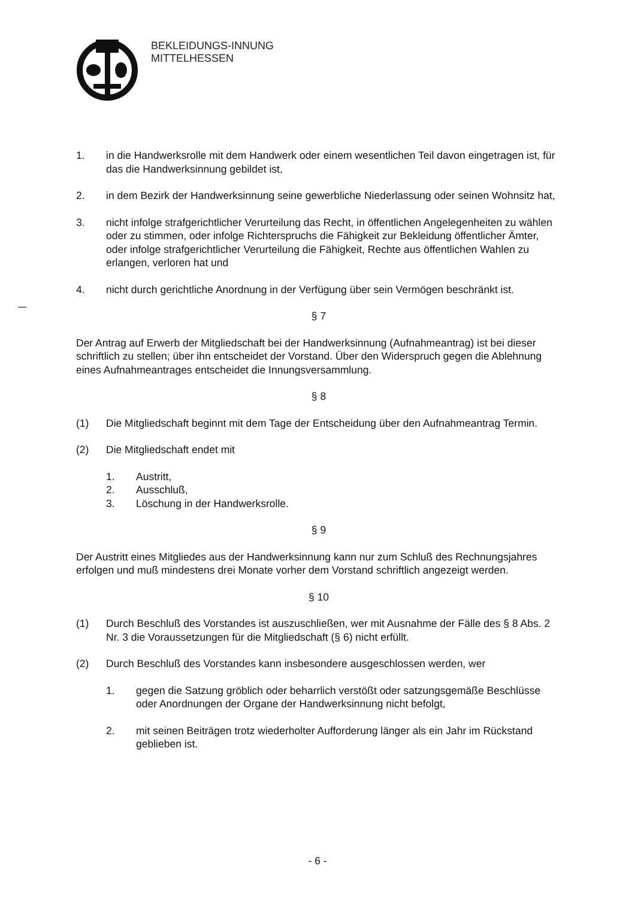BEKLEIDUNGS-INNUNG
MITTELHESSEN
1. in die Handwerksrolle mit dem Handwerk oder einem wesentlichen Teil davon eingetragen ist, für das die Handwerksinnung gebildet ist,
2. in dem Bezirk der Handwerksinnung seine gewerbliche Niederlassung oder seinen Wohnsitz hat,
3. nicht infolge strafgerichtlicher Verurteilung das Recht, in öffentlichen Angelegenheiten zu wählen oder zu stimmen, oder infolge Richterspruchs die Fähigkeit zur Bekleidung öffentlicher Ämter, oder infolge strafgerichtlicher Verurteilung die Fähigkeit, Rechte aus öffentlichen Wahlen zu erlangen, verloren hat und
4. nicht durch gerichtliche Anordnung in der Verfügung über sein Vermögen beschränkt ist.
§ 7
Der Antrag auf Erwerb der Mitgliedschaft bei der Handwerksinnung (Aufnahmeantrag) ist bei dieser schriftlich zu stellen; über ihn entscheidet der Vorstand. Über den Widerspruch gegen die Ablehnung eines Aufnahmeantrages entscheidet die Innungsversammlung.
§ 8
(1) Die Mitgliedschaft beginnt mit dem Tage der Entscheidung über den Aufnahmeantrag Termin.
(2) Die Mitgliedschaft endet mit
1. Austritt,
2. Ausschluß,
3. Löschung in der Handwerksrolle.
§ 9
Der Austritt eines Mitgliedes aus der Handwerksinnung kann nur zum Schluß des Rechnungsjahres erfolgen und muß mindestens drei Monate vorher dem Vorstand schriftlich angezeigt werden.
§ 10
(1) Durch Beschluß des Vorstandes ist auszuschließen, wer mit Ausnahme der Fälle des § 8 Abs. 2 Nr. 3 die Voraussetzungen für die Mitgliedschaft (§ 6) nicht erfüllt.
(2) Durch Beschluß des Vorstandes kann insbesondere ausgeschlossen werden, wer
1. gegen die Satzung gröblich oder beharrlich verstößt oder satzungsgemäße Beschlüsse oder Anordnungen der Organe der Handwerksinnung nicht befolgt,
2. mit seinen Beiträgen trotz wiederholter Aufforderung länger als ein Jahr im Rückstand geblieben ist.
- 6 -